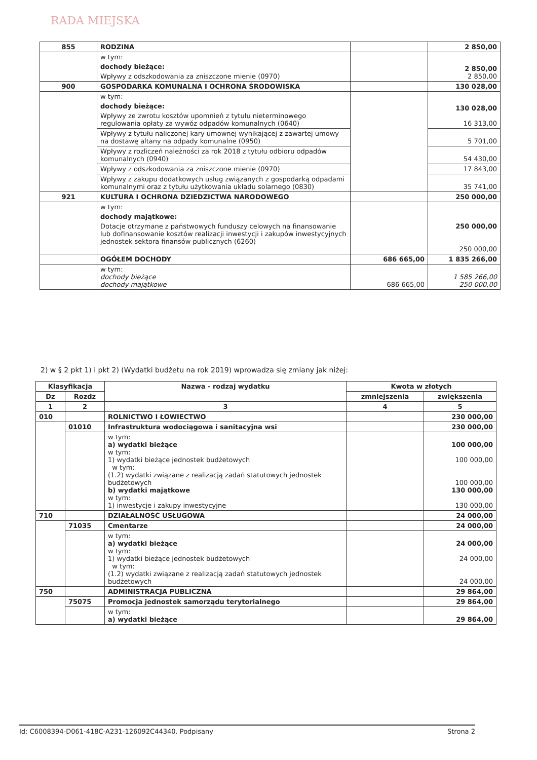RADA MIEJSKA
| 855 | RODZINA | | 2 850,00 |
| | w tym: dochody bieżące: Wpływy z odszkodowania za zniszczone mienie (0970) | | 2 850,00 2 850,00 |
| 900 | GOSPODARKA KOMUNALNA I OCHRONA ŚRODOWISKA | | 130 028,00 |
| | w tym: dochody bieżące: Wpływy ze zwrotu kosztów upomnień z tytułu nieterminowego regulowania opłaty za wywóz odpadów komunalnych (0640) | | 130 028,00 16 313,00 |
| | Wpływy z tytułu naliczonej kary umownej wynikającej z zawartej umowy na dostawę altany na odpady komunalne (0950) | | 5 701,00 |
| | Wpływy z rozliczeń należności za rok 2018 z tytułu odbioru odpadów komunalnych (0940) | | 54 430,00 |
| | Wpływy z odszkodowania za zniszczone mienie (0970) | | 17 843,00 |
| | Wpływy z zakupu dodatkowych usług związanych z gospodarką odpadami komunalnymi oraz z tytułu użytkowania układu solarnego (0830) | | 35 741,00 |
| 921 | KULTURA I OCHRONA DZIEDZICTWA NARODOWEGO | | 250 000,00 |
| | w tym: dochody majątkowe: Dotacje otrzymane z państwowych funduszy celowych na finansowanie lub dofinansowanie kosztów realizacji inwestycji i zakupów inwestycyjnych jednostek sektora finansów publicznych (6260) | | 250 000,00 250 000,00 |
| | OGÓŁEM DOCHODY | 686 665,00 | 1 835 266,00 |
| | w tym: dochody bieżące dochody majątkowe | 686 665,00 | 1 585 266,00 250 000,00 |
2) w § 2 pkt 1) i pkt 2) (Wydatki budżetu na rok 2019) wprowadza się zmiany jak niżej:
| Klasyfikacja | | Nazwa - rodzaj wydatku | Kwota w złotych | |
| --- | --- | --- | --- | --- |
| Dz | Rozdz | | zmniejszenia | zwiększenia |
| 1 | 2 | 3 | 4 | 5 |
| 010 | | ROLNICTWO I ŁOWIECTWO | | 230 000,00 |
| | 01010 | Infrastruktura wodociągowa i sanitacyjna wsi | | 230 000,00 |
| | | w tym: a) wydatki bieżące w tym: 1) wydatki bieżące jednostek budżetowych w tym: (1.2) wydatki związane z realizacją zadań statutowych jednostek budżetowych b) wydatki majątkowe w tym: 1) inwestycje i zakupy inwestycyjne | | 100 000,00 100 000,00 100 000,00 130 000,00 130 000,00 |
| 710 | | DZIAŁALNOŚĆ USŁUGOWA | | 24 000,00 |
| | 71035 | Cmentarze | | 24 000,00 |
| | | w tym: a) wydatki bieżące w tym: 1) wydatki bieżące jednostek budżetowych w tym: (1.2) wydatki związane z realizacją zadań statutowych jednostek budżetowych | | 24 000,00 24 000,00 24 000,00 |
| 750 | | ADMINISTRACJA PUBLICZNA | | 29 864,00 |
| | 75075 | Promocja jednostek samorządu terytorialnego | | 29 864,00 |
| | | w tym: a) wydatki bieżące | | 29 864,00 |
Id: C6008394-D061-418C-A231-126092C44340. Podpisany Strona 2